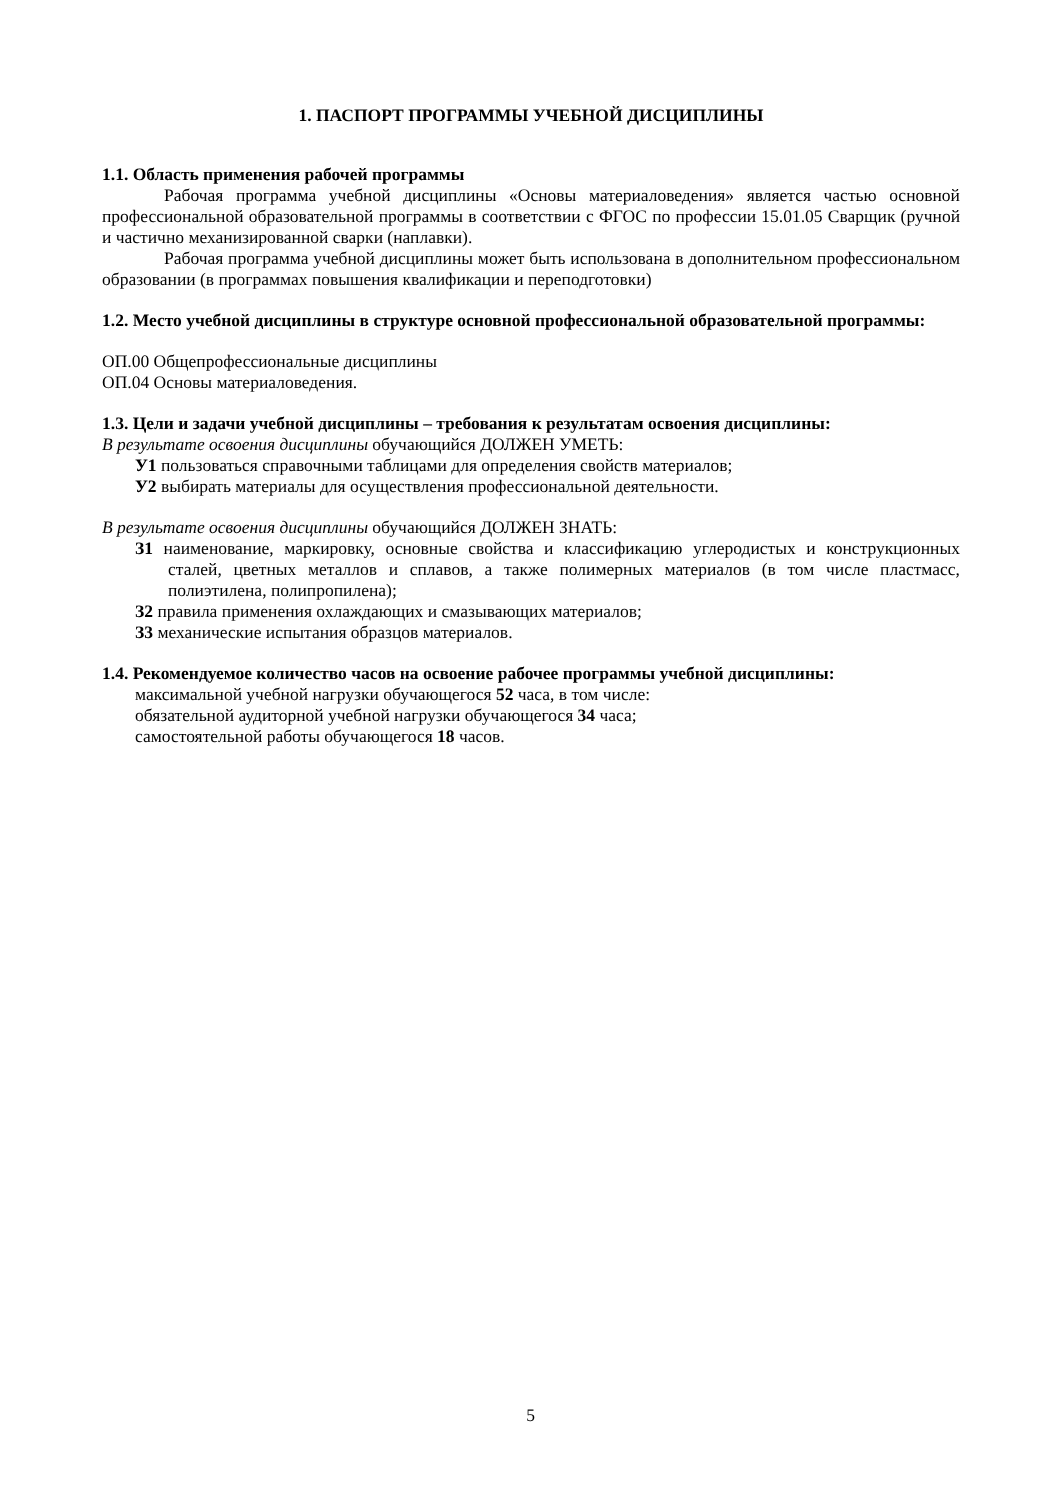1. ПАСПОРТ ПРОГРАММЫ УЧЕБНОЙ ДИСЦИПЛИНЫ
1.1. Область применения рабочей программы
Рабочая программа учебной дисциплины «Основы материаловедения» является частью основной профессиональной образовательной программы в соответствии с ФГОС по профессии 15.01.05 Сварщик (ручной и частично механизированной сварки (наплавки).
Рабочая программа учебной дисциплины может быть использована в дополнительном профессиональном образовании (в программах повышения квалификации и переподготовки)
1.2. Место учебной дисциплины в структуре основной профессиональной образовательной программы:
ОП.00 Общепрофессиональные дисциплины
ОП.04 Основы материаловедения.
1.3. Цели и задачи учебной дисциплины – требования к результатам освоения дисциплины:
В результате освоения дисциплины обучающийся ДОЛЖЕН УМЕТЬ:
У1 пользоваться справочными таблицами для определения свойств материалов;
У2 выбирать материалы для осуществления профессиональной деятельности.
В результате освоения дисциплины обучающийся ДОЛЖЕН ЗНАТЬ:
З1 наименование, маркировку, основные свойства и классификацию углеродистых и конструкционных сталей, цветных металлов и сплавов, а также полимерных материалов (в том числе пластмасс, полиэтилена, полипропилена);
З2 правила применения охлаждающих и смазывающих материалов;
З3 механические испытания образцов материалов.
1.4. Рекомендуемое количество часов на освоение рабочее программы учебной дисциплины:
максимальной учебной нагрузки обучающегося 52 часа, в том числе:
обязательной аудиторной учебной нагрузки обучающегося 34 часа;
самостоятельной работы обучающегося 18 часов.
5